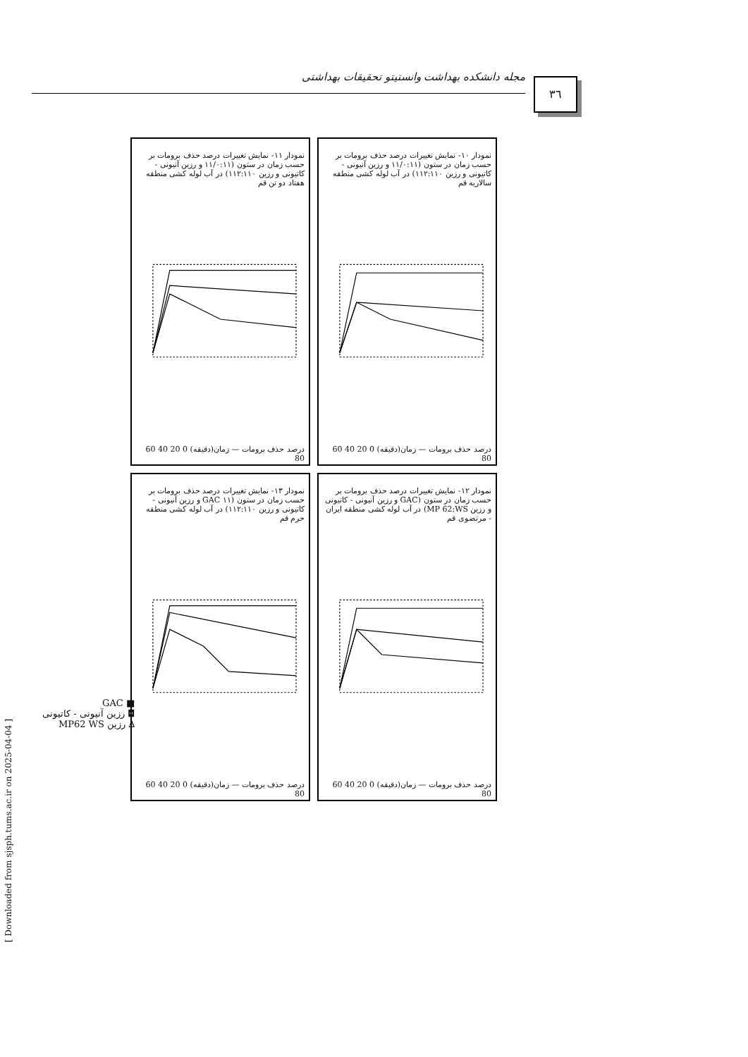مجله دانشکده بهداشت وانستیتو تحقیقات بهداشتی ٣٦
نمودار ۱۱- نمایش تغییرات درصد حذف برومات بر حسب زمان در ستون (۱۱/۰:۱۱ و رزین آنیونی - کاتیونی و رزین ۱۱۲:۱۱۰) در آب لوله کشی منطقه هفتاد دو تن قم
درصد حذف برومات — زمان(دقیقه) 0 20 40 60 80
نمودار ۱۰- نمایش تغییرات درصد حذف برومات بر حسب زمان در ستون (۱۱/۰:۱۱ و رزین آنیونی - کاتیونی و رزین ۱۱۲:۱۱۰) در آب لوله کشی منطقه سالاریه قم
درصد حذف برومات — زمان(دقیقه) 0 20 40 60 80
نمودار ۱۳- نمایش تغییرات درصد حذف برومات بر حسب زمان در ستون (GAC ۱۱ و رزین آنیونی - کاتیونی و رزین ۱۱۲:۱۱۰) در آب لوله کشی منطقه حرم قم
درصد حذف برومات — زمان(دقیقه) 0 20 40 60 80
نمودار ۱۲- نمایش تغییرات درصد حذف برومات بر حسب زمان در ستون (GAC و رزین آنیونی - کاتیونی و رزین MP 62:WS) در آب لوله کشی منطقه ایران - مرتضوی قم
درصد حذف برومات — زمان(دقیقه) 0 20 40 60 80
■ GAC
◘ رزین آنیونی - کاتیونی
∆ رزین MP62 WS
[ Downloaded from sjsph.tums.ac.ir on 2025-04-04 ]